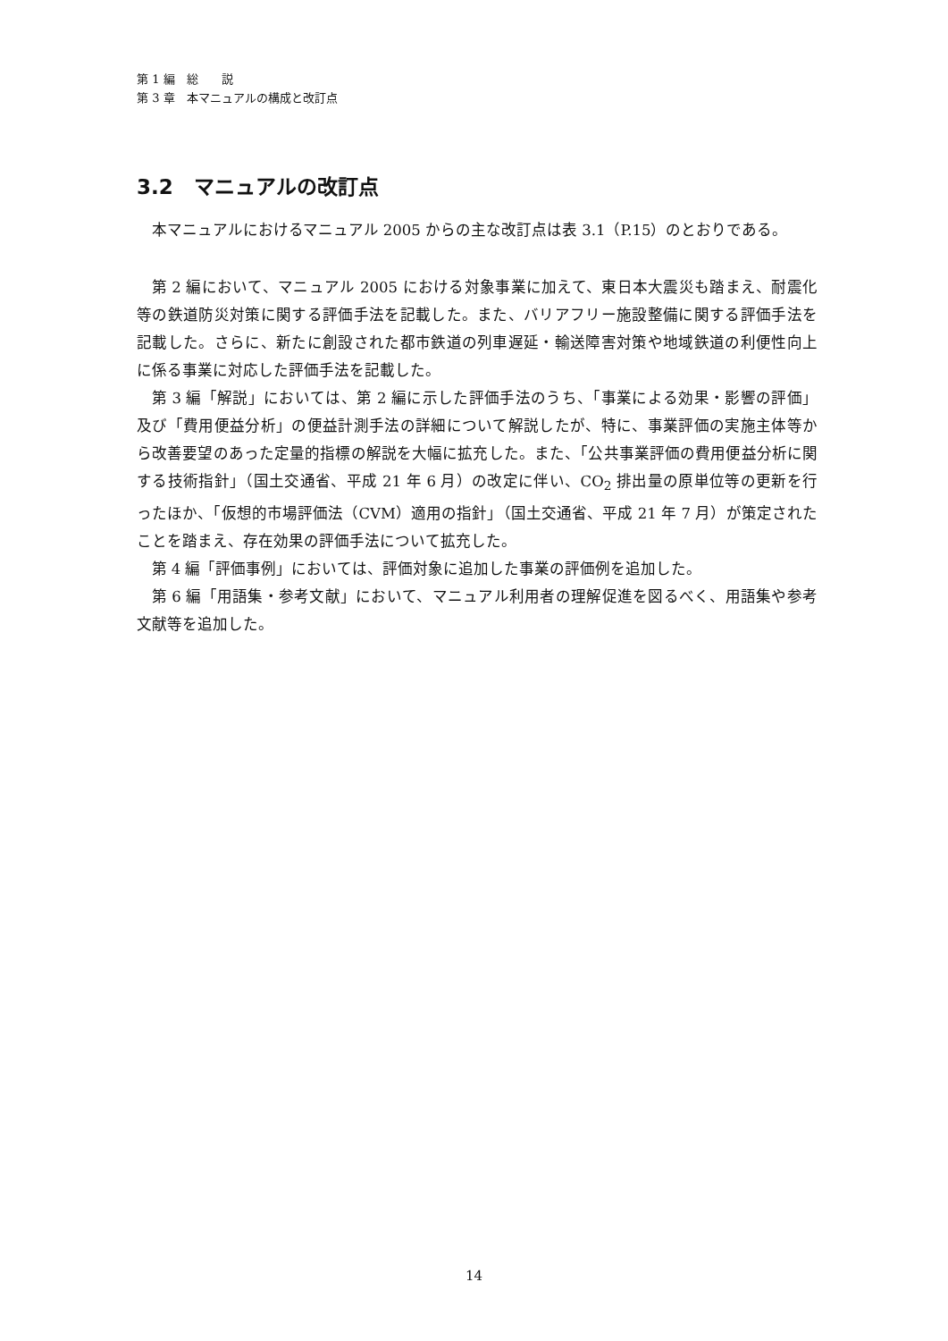第 1 編　総　　説
第 3 章　本マニュアルの構成と改訂点
3.2　マニュアルの改訂点
本マニュアルにおけるマニュアル 2005 からの主な改訂点は表 3.1（P.15）のとおりである。
第 2 編において、マニュアル 2005 における対象事業に加えて、東日本大震災も踏まえ、耐震化等の鉄道防災対策に関する評価手法を記載した。また、バリアフリー施設整備に関する評価手法を記載した。さらに、新たに創設された都市鉄道の列車遅延・輸送障害対策や地域鉄道の利便性向上に係る事業に対応した評価手法を記載した。
第 3 編「解説」においては、第 2 編に示した評価手法のうち、「事業による効果・影響の評価」及び「費用便益分析」の便益計測手法の詳細について解説したが、特に、事業評価の実施主体等から改善要望のあった定量的指標の解説を大幅に拡充した。また、「公共事業評価の費用便益分析に関する技術指針」（国土交通省、平成 21 年 6 月）の改定に伴い、CO<sub>2</sub> 排出量の原単位等の更新を行ったほか、「仮想的市場評価法（CVM）適用の指針」（国土交通省、平成 21 年 7 月）が策定されたことを踏まえ、存在効果の評価手法について拡充した。
第 4 編「評価事例」においては、評価対象に追加した事業の評価例を追加した。
第 6 編「用語集・参考文献」において、マニュアル利用者の理解促進を図るべく、用語集や参考文献等を追加した。
14